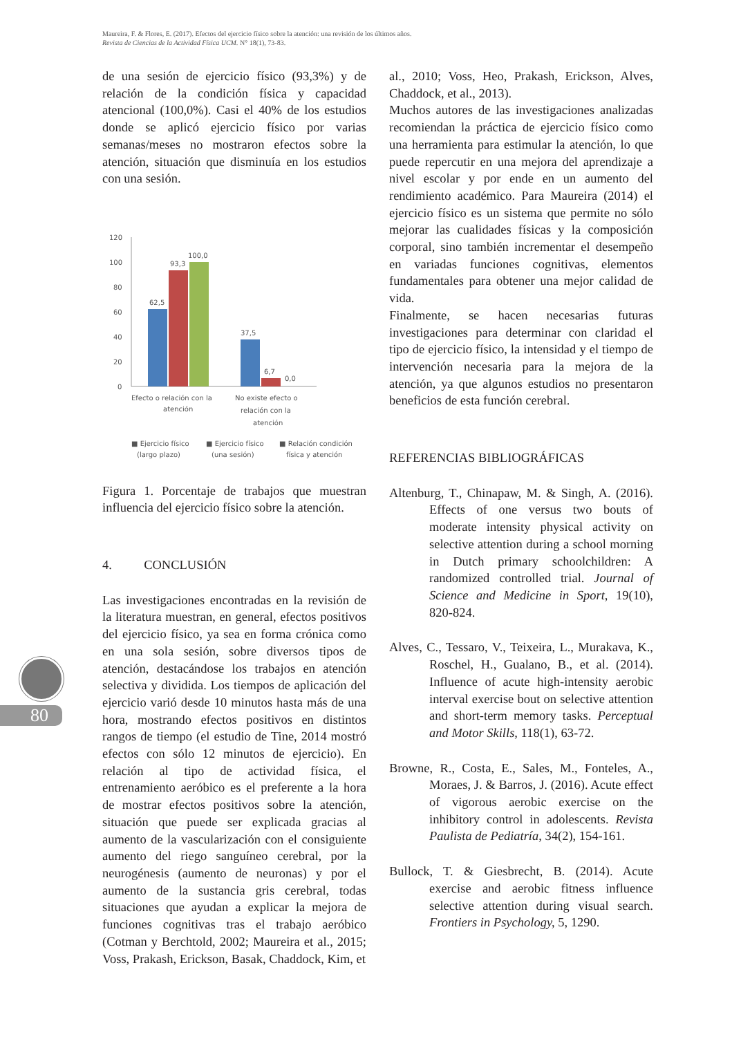Maureira, F. & Flores, E. (2017). Efectos del ejercicio físico sobre la atención: una revisión de los últimos años.
Revista de Ciencias de la Actividad Física UCM. N° 18(1), 73-83.
de una sesión de ejercicio físico (93,3%) y de relación de la condición física y capacidad atencional (100,0%). Casi el 40% de los estudios donde se aplicó ejercicio físico por varias semanas/meses no mostraron efectos sobre la atención, situación que disminuía en los estudios con una sesión.
120
100
80
60
40
20
0
62,5
93,3
100,0
37,5
6,7
0,0
Efecto o relación con la
atención
No existe efecto o
relación con la
atención
■ Ejercicio físico
(largo plazo)
■ Ejercicio físico
(una sesión)
■ Relación condición
física y atención
Figura 1. Porcentaje de trabajos que muestran influencia del ejercicio físico sobre la atención.
4. CONCLUSIÓN
Las investigaciones encontradas en la revisión de la literatura muestran, en general, efectos positivos del ejercicio físico, ya sea en forma crónica como en una sola sesión, sobre diversos tipos de atención, destacándose los trabajos en atención selectiva y dividida. Los tiempos de aplicación del ejercicio varió desde 10 minutos hasta más de una hora, mostrando efectos positivos en distintos rangos de tiempo (el estudio de Tine, 2014 mostró efectos con sólo 12 minutos de ejercicio). En relación al tipo de actividad física, el entrenamiento aeróbico es el preferente a la hora de mostrar efectos positivos sobre la atención, situación que puede ser explicada gracias al aumento de la vascularización con el consiguiente aumento del riego sanguíneo cerebral, por la neurogénesis (aumento de neuronas) y por el aumento de la sustancia gris cerebral, todas situaciones que ayudan a explicar la mejora de funciones cognitivas tras el trabajo aeróbico (Cotman y Berchtold, 2002; Maureira et al., 2015; Voss, Prakash, Erickson, Basak, Chaddock, Kim, et
al., 2010; Voss, Heo, Prakash, Erickson, Alves, Chaddock, et al., 2013).
Muchos autores de las investigaciones analizadas recomiendan la práctica de ejercicio físico como una herramienta para estimular la atención, lo que puede repercutir en una mejora del aprendizaje a nivel escolar y por ende en un aumento del rendimiento académico. Para Maureira (2014) el ejercicio físico es un sistema que permite no sólo mejorar las cualidades físicas y la composición corporal, sino también incrementar el desempeño en variadas funciones cognitivas, elementos fundamentales para obtener una mejor calidad de vida.
Finalmente, se hacen necesarias futuras investigaciones para determinar con claridad el tipo de ejercicio físico, la intensidad y el tiempo de intervención necesaria para la mejora de la atención, ya que algunos estudios no presentaron beneficios de esta función cerebral.
REFERENCIAS BIBLIOGRÁFICAS
Altenburg, T., Chinapaw, M. & Singh, A. (2016). Effects of one versus two bouts of moderate intensity physical activity on selective attention during a school morning in Dutch primary schoolchildren: A randomized controlled trial. Journal of Science and Medicine in Sport, 19(10), 820-824.
Alves, C., Tessaro, V., Teixeira, L., Murakava, K., Roschel, H., Gualano, B., et al. (2014). Influence of acute high-intensity aerobic interval exercise bout on selective attention and short-term memory tasks. Perceptual and Motor Skills, 118(1), 63-72.
Browne, R., Costa, E., Sales, M., Fonteles, A., Moraes, J. & Barros, J. (2016). Acute effect of vigorous aerobic exercise on the inhibitory control in adolescents. Revista Paulista de Pediatría, 34(2), 154-161.
Bullock, T. & Giesbrecht, B. (2014). Acute exercise and aerobic fitness influence selective attention during visual search. Frontiers in Psychology, 5, 1290.
80